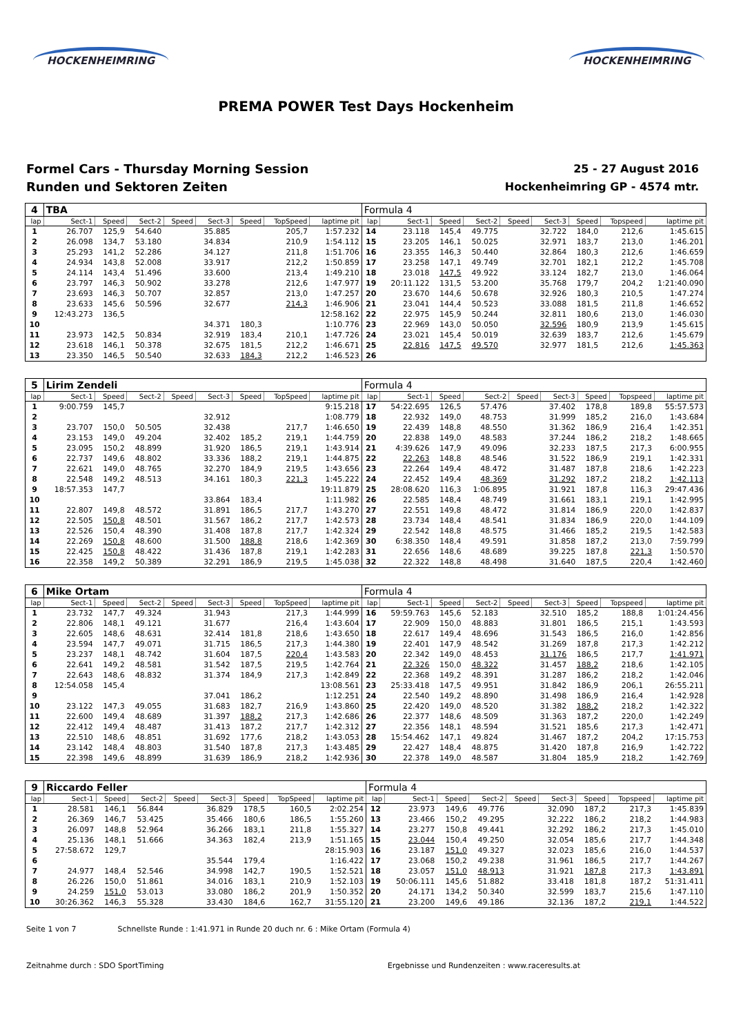HOCKENHEIMRING HOCKENHEIMRING
PREMA POWER Test Days Hockenheim
Formel Cars - Thursday Morning Session
Runden und Sektoren Zeiten
25 - 27 August 2016
Hockenheimring GP - 4574 mtr.
| 4 | TBA | | | | | | | | Formula 4 | | | | | | | | |
| lap | Sect-1 | Speed | Sect-2 | Speed | Sect-3 | Speed | TopSpeed | laptime pit | lap | Sect-1 | Speed | Sect-2 | Speed | Sect-3 | Speed | Topspeed | laptime pit |
| 1 | 26.707 | 125,9 | 54.640 | | 35.885 | | 205,7 | 1:57.232 | 14 | 23.118 | 145,4 | 49.775 | | 32.722 | 184,0 | 212,6 | 1:45.615 |
| 2 | 26.098 | 134,7 | 53.180 | | 34.834 | | 210,9 | 1:54.112 | 15 | 23.205 | 146,1 | 50.025 | | 32.971 | 183,7 | 213,0 | 1:46.201 |
| 3 | 25.293 | 141,2 | 52.286 | | 34.127 | | 211,8 | 1:51.706 | 16 | 23.355 | 146,3 | 50.440 | | 32.864 | 180,3 | 212,6 | 1:46.659 |
| 4 | 24.934 | 143,8 | 52.008 | | 33.917 | | 212,2 | 1:50.859 | 17 | 23.258 | 147,1 | 49.749 | | 32.701 | 182,1 | 212,2 | 1:45.708 |
| 5 | 24.114 | 143,4 | 51.496 | | 33.600 | | 213,4 | 1:49.210 | 18 | 23.018 | 147,5 | 49.922 | | 33.124 | 182,7 | 213,0 | 1:46.064 |
| 6 | 23.797 | 146,3 | 50.902 | | 33.278 | | 212,6 | 1:47.977 | 19 | 20:11.122 | 131,5 | 53.200 | | 35.768 | 179,7 | 204,2 | 1:21:40.090 |
| 7 | 23.693 | 146,3 | 50.707 | | 32.857 | | 213,0 | 1:47.257 | 20 | 23.670 | 144,6 | 50.678 | | 32.926 | 180,3 | 210,5 | 1:47.274 |
| 8 | 23.633 | 145,6 | 50.596 | | 32.677 | | 214,3 | 1:46.906 | 21 | 23.041 | 144,4 | 50.523 | | 33.088 | 181,5 | 211,8 | 1:46.652 |
| 9 | 12:43.273 | 136,5 | | | | | | 12:58.162 | 22 | 22.975 | 145,9 | 50.244 | | 32.811 | 180,6 | 213,0 | 1:46.030 |
| 10 | | | | | 34.371 | 180,3 | | 1:10.776 | 23 | 22.969 | 143,0 | 50.050 | | 32.596 | 180,9 | 213,9 | 1:45.615 |
| 11 | 23.973 | 142,5 | 50.834 | | 32.919 | 183,4 | 210,1 | 1:47.726 | 24 | 23.021 | 145,4 | 50.019 | | 32.639 | 183,7 | 212,6 | 1:45.679 |
| 12 | 23.618 | 146,1 | 50.378 | | 32.675 | 181,5 | 212,2 | 1:46.671 | 25 | 22.816 | 147,5 | 49.570 | | 32.977 | 181,5 | 212,6 | 1:45.363 |
| 13 | 23.350 | 146,5 | 50.540 | | 32.633 | 184,3 | 212,2 | 1:46.523 | 26 | | | | | | | | |
| 5 | Lirim Zendeli | | | | | | | | Formula 4 | | | | | | | | |
| lap | Sect-1 | Speed | Sect-2 | Speed | Sect-3 | Speed | TopSpeed | laptime pit | lap | Sect-1 | Speed | Sect-2 | Speed | Sect-3 | Speed | Topspeed | laptime pit |
| 1 | 9:00.759 | 145,7 | | | | | | 9:15.218 | 17 | 54:22.695 | 126,5 | 57.476 | | 37.402 | 178,8 | 189,8 | 55:57.573 |
| 2 | | | | | 32.912 | | | 1:08.779 | 18 | 22.932 | 149,0 | 48.753 | | 31.999 | 185,2 | 216,0 | 1:43.684 |
| 3 | 23.707 | 150,0 | 50.505 | | 32.438 | | 217,7 | 1:46.650 | 19 | 22.439 | 148,8 | 48.550 | | 31.362 | 186,9 | 216,4 | 1:42.351 |
| 4 | 23.153 | 149,0 | 49.204 | | 32.402 | 185,2 | 219,1 | 1:44.759 | 20 | 22.838 | 149,0 | 48.583 | | 37.244 | 186,2 | 218,2 | 1:48.665 |
| 5 | 23.095 | 150,2 | 48.899 | | 31.920 | 186,5 | 219,1 | 1:43.914 | 21 | 4:39.626 | 147,9 | 49.096 | | 32.233 | 187,5 | 217,3 | 6:00.955 |
| 6 | 22.737 | 149,6 | 48.802 | | 33.336 | 188,2 | 219,1 | 1:44.875 | 22 | 22.263 | 148,8 | 48.546 | | 31.522 | 186,9 | 219,1 | 1:42.331 |
| 7 | 22.621 | 149,0 | 48.765 | | 32.270 | 184,9 | 219,5 | 1:43.656 | 23 | 22.264 | 149,4 | 48.472 | | 31.487 | 187,8 | 218,6 | 1:42.223 |
| 8 | 22.548 | 149,2 | 48.513 | | 34.161 | 180,3 | 221,3 | 1:45.222 | 24 | 22.452 | 149,4 | 48.369 | | 31.292 | 187,2 | 218,2 | 1:42.113 |
| 9 | 18:57.353 | 147,7 | | | | | | 19:11.879 | 25 | 28:08.620 | 116,3 | 1:06.895 | | 31.921 | 187,8 | 116,3 | 29:47.436 |
| 10 | | | | | 33.864 | 183,4 | | 1:11.982 | 26 | 22.585 | 148,4 | 48.749 | | 31.661 | 183,1 | 219,1 | 1:42.995 |
| 11 | 22.807 | 149,8 | 48.572 | | 31.891 | 186,5 | 217,7 | 1:43.270 | 27 | 22.551 | 149,8 | 48.472 | | 31.814 | 186,9 | 220,0 | 1:42.837 |
| 12 | 22.505 | 150,8 | 48.501 | | 31.567 | 186,2 | 217,7 | 1:42.573 | 28 | 23.734 | 148,4 | 48.541 | | 31.834 | 186,9 | 220,0 | 1:44.109 |
| 13 | 22.526 | 150,4 | 48.390 | | 31.408 | 187,8 | 217,7 | 1:42.324 | 29 | 22.542 | 148,8 | 48.575 | | 31.466 | 185,2 | 219,5 | 1:42.583 |
| 14 | 22.269 | 150,8 | 48.600 | | 31.500 | 188,8 | 218,6 | 1:42.369 | 30 | 6:38.350 | 148,4 | 49.591 | | 31.858 | 187,2 | 213,0 | 7:59.799 |
| 15 | 22.425 | 150,8 | 48.422 | | 31.436 | 187,8 | 219,1 | 1:42.283 | 31 | 22.656 | 148,6 | 48.689 | | 39.225 | 187,8 | 221,3 | 1:50.570 |
| 16 | 22.358 | 149,2 | 50.389 | | 32.291 | 186,9 | 219,5 | 1:45.038 | 32 | 22.322 | 148,8 | 48.498 | | 31.640 | 187,5 | 220,4 | 1:42.460 |
| 6 | Mike Ortam | | | | | | | | Formula 4 | | | | | | | | |
| lap | Sect-1 | Speed | Sect-2 | Speed | Sect-3 | Speed | TopSpeed | laptime pit | lap | Sect-1 | Speed | Sect-2 | Speed | Sect-3 | Speed | Topspeed | laptime pit |
| 1 | 23.732 | 147,7 | 49.324 | | 31.943 | | 217,3 | 1:44.999 | 16 | 59:59.763 | 145,6 | 52.183 | | 32.510 | 185,2 | 188,8 | 1:01:24.456 |
| 2 | 22.806 | 148,1 | 49.121 | | 31.677 | | 216,4 | 1:43.604 | 17 | 22.909 | 150,0 | 48.883 | | 31.801 | 186,5 | 215,1 | 1:43.593 |
| 3 | 22.605 | 148,6 | 48.631 | | 32.414 | 181,8 | 218,6 | 1:43.650 | 18 | 22.617 | 149,4 | 48.696 | | 31.543 | 186,5 | 216,0 | 1:42.856 |
| 4 | 23.594 | 147,7 | 49.071 | | 31.715 | 186,5 | 217,3 | 1:44.380 | 19 | 22.401 | 147,9 | 48.542 | | 31.269 | 187,8 | 217,3 | 1:42.212 |
| 5 | 23.237 | 148,1 | 48.742 | | 31.604 | 187,5 | 220,4 | 1:43.583 | 20 | 22.342 | 149,0 | 48.453 | | 31.176 | 186,5 | 217,7 | 1:41.971 |
| 6 | 22.641 | 149,2 | 48.581 | | 31.542 | 187,5 | 219,5 | 1:42.764 | 21 | 22.326 | 150,0 | 48.322 | | 31.457 | 188,2 | 218,6 | 1:42.105 |
| 7 | 22.643 | 148,6 | 48.832 | | 31.374 | 184,9 | 217,3 | 1:42.849 | 22 | 22.368 | 149,2 | 48.391 | | 31.287 | 186,2 | 218,2 | 1:42.046 |
| 8 | 12:54.058 | 145,4 | | | | | | 13:08.561 | 23 | 25:33.418 | 147,5 | 49.951 | | 31.842 | 186,9 | 206,1 | 26:55.211 |
| 9 | | | | | 37.041 | 186,2 | | 1:12.251 | 24 | 22.540 | 149,2 | 48.890 | | 31.498 | 186,9 | 216,4 | 1:42.928 |
| 10 | 23.122 | 147,3 | 49.055 | | 31.683 | 182,7 | 216,9 | 1:43.860 | 25 | 22.420 | 149,0 | 48.520 | | 31.382 | 188,2 | 218,2 | 1:42.322 |
| 11 | 22.600 | 149,4 | 48.689 | | 31.397 | 188,2 | 217,3 | 1:42.686 | 26 | 22.377 | 148,6 | 48.509 | | 31.363 | 187,2 | 220,0 | 1:42.249 |
| 12 | 22.412 | 149,4 | 48.487 | | 31.413 | 187,2 | 217,7 | 1:42.312 | 27 | 22.356 | 148,1 | 48.594 | | 31.521 | 185,6 | 217,3 | 1:42.471 |
| 13 | 22.510 | 148,6 | 48.851 | | 31.692 | 177,6 | 218,2 | 1:43.053 | 28 | 15:54.462 | 147,1 | 49.824 | | 31.467 | 187,2 | 204,2 | 17:15.753 |
| 14 | 23.142 | 148,4 | 48.803 | | 31.540 | 187,8 | 217,3 | 1:43.485 | 29 | 22.427 | 148,4 | 48.875 | | 31.420 | 187,8 | 216,9 | 1:42.722 |
| 15 | 22.398 | 149,6 | 48.899 | | 31.639 | 186,9 | 218,2 | 1:42.936 | 30 | 22.378 | 149,0 | 48.587 | | 31.804 | 185,9 | 218,2 | 1:42.769 |
| 9 | Riccardo Feller | | | | | | | | Formula 4 | | | | | | | | |
| lap | Sect-1 | Speed | Sect-2 | Speed | Sect-3 | Speed | TopSpeed | laptime pit | lap | Sect-1 | Speed | Sect-2 | Speed | Sect-3 | Speed | Topspeed | laptime pit |
| 1 | 28.581 | 146,1 | 56.844 | | 36.829 | 178,5 | 160,5 | 2:02.254 | 12 | 23.973 | 149,6 | 49.776 | | 32.090 | 187,2 | 217,3 | 1:45.839 |
| 2 | 26.369 | 146,7 | 53.425 | | 35.466 | 180,6 | 186,5 | 1:55.260 | 13 | 23.466 | 150,2 | 49.295 | | 32.222 | 186,2 | 218,2 | 1:44.983 |
| 3 | 26.097 | 148,8 | 52.964 | | 36.266 | 183,1 | 211,8 | 1:55.327 | 14 | 23.277 | 150,8 | 49.441 | | 32.292 | 186,2 | 217,3 | 1:45.010 |
| 4 | 25.136 | 148,1 | 51.666 | | 34.363 | 182,4 | 213,9 | 1:51.165 | 15 | 23.044 | 150,4 | 49.250 | | 32.054 | 185,6 | 217,7 | 1:44.348 |
| 5 | 27:58.672 | 129,7 | | | | | | 28:15.903 | 16 | 23.187 | 151,0 | 49.327 | | 32.023 | 185,6 | 216,0 | 1:44.537 |
| 6 | | | | | 35.544 | 179,4 | | 1:16.422 | 17 | 23.068 | 150,2 | 49.238 | | 31.961 | 186,5 | 217,7 | 1:44.267 |
| 7 | 24.977 | 148,4 | 52.546 | | 34.998 | 142,7 | 190,5 | 1:52.521 | 18 | 23.057 | 151,0 | 48.913 | | 31.921 | 187,8 | 217,3 | 1:43.891 |
| 8 | 26.226 | 150,0 | 51.861 | | 34.016 | 183,1 | 210,9 | 1:52.103 | 19 | 50:06.111 | 145,6 | 51.882 | | 33.418 | 181,8 | 187,2 | 51:31.411 |
| 9 | 24.259 | 151,0 | 53.013 | | 33.080 | 186,2 | 201,9 | 1:50.352 | 20 | 24.171 | 134,2 | 50.340 | | 32.599 | 183,7 | 215,6 | 1:47.110 |
| 10 | 30:26.362 | 146,3 | 55.328 | | 33.430 | 184,6 | 162,7 | 31:55.120 | 21 | 23.200 | 149,6 | 49.186 | | 32.136 | 187,2 | 219,1 | 1:44.522 |
Seite 1 von 7 Schnellste Runde : 1:41.971 in Runde 20 duch nr. 6 : Mike Ortam (Formula 4)
Zeitnahme durch : SDO SportTiming Ergebnisse und Rundenzeiten : www.raceresults.at